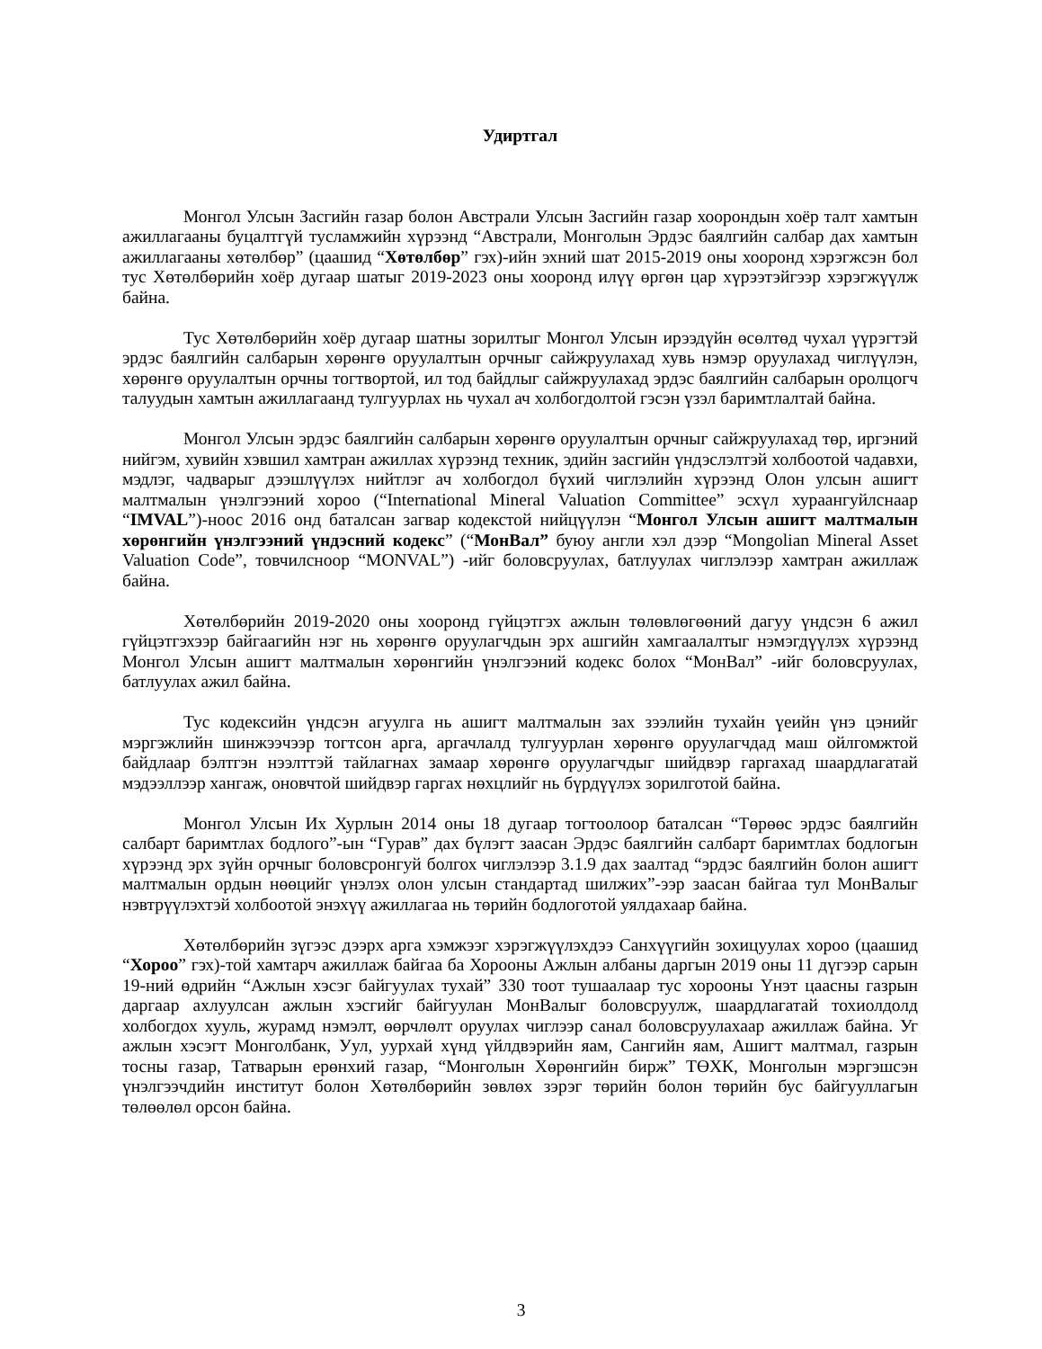Удиртгал
Монгол Улсын Засгийн газар болон Австрали Улсын Засгийн газар хоорондын хоёр талт хамтын ажиллагааны буцалтгүй тусламжийн хүрээнд “Австрали, Монголын Эрдэс баялгийн салбар дах хамтын ажиллагааны хөтөлбөр” (цаашид “Хөтөлбөр” гэх)-ийн эхний шат 2015-2019 оны хооронд хэрэгжсэн бол тус Хөтөлбөрийн хоёр дугаар шатыг 2019-2023 оны хооронд илүү өргөн цар хүрээтэйгээр хэрэгжүүлж байна.
Тус Хөтөлбөрийн хоёр дугаар шатны зорилтыг Монгол Улсын ирээдүйн өсөлтөд чухал үүрэгтэй эрдэс баялгийн салбарын хөрөнгө оруулалтын орчныг сайжруулахад хувь нэмэр оруулахад чиглүүлэн, хөрөнгө оруулалтын орчны тогтвортой, ил тод байдлыг сайжруулахад эрдэс баялгийн салбарын оролцогч талуудын хамтын ажиллагаанд тулгуурлах нь чухал ач холбогдолтой гэсэн үзэл баримтлалтай байна.
Монгол Улсын эрдэс баялгийн салбарын хөрөнгө оруулалтын орчныг сайжруулахад төр, иргэний нийгэм, хувийн хэвшил хамтран ажиллах хүрээнд техник, эдийн засгийн үндэслэлтэй холбоотой чадавхи, мэдлэг, чадварыг дээшлүүлэх нийтлэг ач холбогдол бүхий чиглэлийн хүрээнд Олон улсын ашигт малтмалын үнэлгээний хороо (“International Mineral Valuation Committee” эсхүл хураангуйлснаар “IMVAL”)-ноос 2016 онд баталсан загвар кодекстой нийцүүлэн “Монгол Улсын ашигт малтмалын хөрөнгийн үнэлгээний үндэсний кодекс” (“МонВал” буюу англи хэл дээр “Mongolian Mineral Asset Valuation Code”, товчилсноор “MONVAL”) -ийг боловсруулах, батлуулах чиглэлээр хамтран ажиллаж байна.
Хөтөлбөрийн 2019-2020 оны хооронд гүйцэтгэх ажлын төлөвлөгөөний дагуу үндсэн 6 ажил гүйцэтгэхээр байгаагийн нэг нь хөрөнгө оруулагчдын эрх ашгийн хамгаалалтыг нэмэгдүүлэх хүрээнд Монгол Улсын ашигт малтмалын хөрөнгийн үнэлгээний кодекс болох “МонВал” -ийг боловсруулах, батлуулах ажил байна.
Тус кодексийн үндсэн агуулга нь ашигт малтмалын зах зээлийн тухайн үеийн үнэ цэнийг мэргэжлийн шинжээчээр тогтсон арга, аргачлалд тулгуурлан хөрөнгө оруулагчдад маш ойлгомжтой байдлаар бэлтгэн нээлттэй тайлагнах замаар хөрөнгө оруулагчдыг шийдвэр гаргахад шаардлагатай мэдээллээр хангаж, оновчтой шийдвэр гаргах нөхцлийг нь бүрдүүлэх зорилготой байна.
Монгол Улсын Их Хурлын 2014 оны 18 дугаар тогтоолоор баталсан “Төрөөс эрдэс баялгийн салбарт баримтлах бодлого”-ын “Гурав” дах бүлэгт заасан Эрдэс баялгийн салбарт баримтлах бодлогын хүрээнд эрх зүйн орчныг боловсронгуй болгох чиглэлээр 3.1.9 дах заалтад “эрдэс баялгийн болон ашигт малтмалын ордын нөөцийг үнэлэх олон улсын стандартад шилжих”-ээр заасан байгаа тул МонВалыг нэвтрүүлэхтэй холбоотой энэхүү ажиллагаа нь төрийн бодлоготой уялдахаар байна.
Хөтөлбөрийн зүгээс дээрх арга хэмжээг хэрэгжүүлэхдээ Санхүүгийн зохицуулах хороо (цаашид “Хороо” гэх)-той хамтарч ажиллаж байгаа ба Хорооны Ажлын албаны даргын 2019 оны 11 дүгээр сарын 19-ний өдрийн “Ажлын хэсэг байгуулах тухай” 330 тоот тушаалаар тус хорооны Үнэт цаасны газрын даргаар ахлуулсан ажлын хэсгийг байгуулан МонВалыг боловсруулж, шаардлагатай тохиолдолд холбогдох хууль, журамд нэмэлт, өөрчлөлт оруулах чиглээр санал боловсруулахаар ажиллаж байна. Уг ажлын хэсэгт Монголбанк, Уул, уурхай хүнд үйлдвэрийн яам, Сангийн яам, Ашигт малтмал, газрын тосны газар, Татварын ерөнхий газар, “Монголын Хөрөнгийн бирж” ТӨХК, Монголын мэргэшсэн үнэлгээчдийн институт болон Хөтөлбөрийн зөвлөх зэрэг төрийн болон төрийн бус байгууллагын төлөөлөл орсон байна.
3